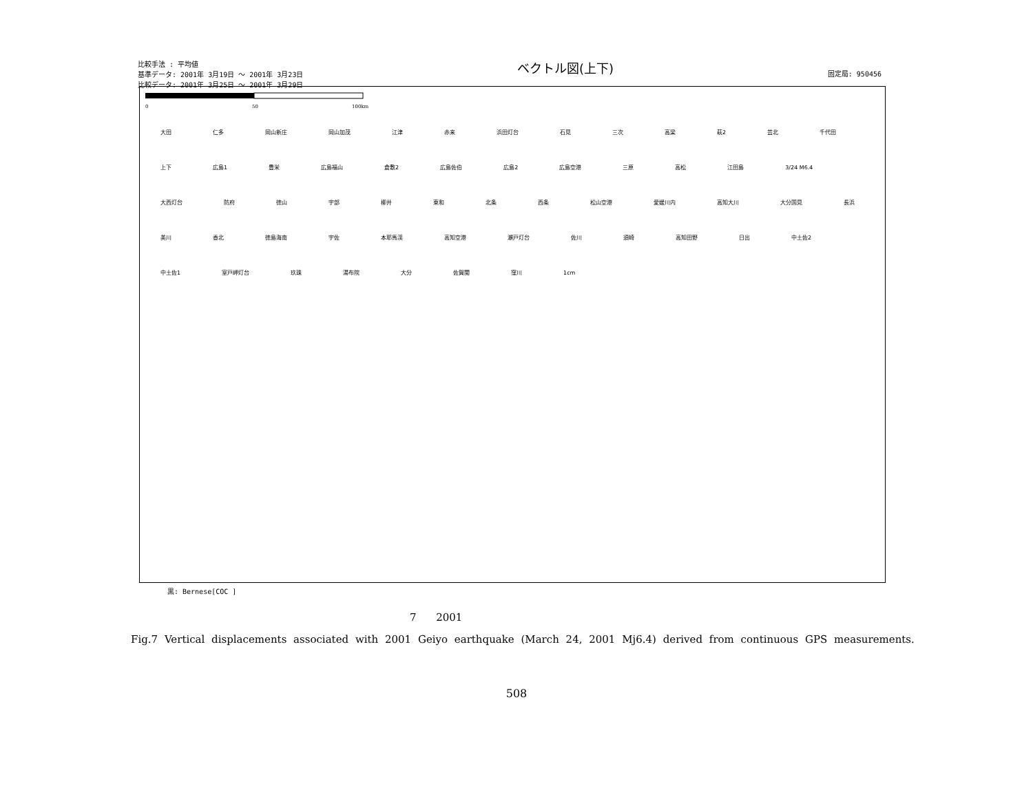比較手法 : 平均値
基準データ: 2001年 3月19日 ～ 2001年 3月23日
比較データ: 2001年 3月25日 ～ 2001年 3月29日
ベクトル図(上下)
固定局: 950456
0
50
100km
大田 仁多 岡山新庄 岡山加茂 江津 赤来 浜田灯台 石見 三次 高梁 萩2 芸北 千代田 上下 広島1 豊栄 広島福山 倉敷2 広島佐伯 広島2 広島空港 三原 高松 江田島 3/24 M6.4 大西灯台 防府 徳山 宇部 柳井 東和 北条 西条 松山空港 愛媛川内 高知大川 大分国見 長浜 美川 香北 徳島海南 宇佐 本耶馬渓 高知空港 瀬戸灯台 佐川 須崎 高知田野 日出 中土佐2 中土佐1 室戸岬灯台 玖珠 湯布院 大分 佐賀関 窪川 1cm
黒: Bernese[COC ]
7 2001
Fig.7 Vertical displacements associated with 2001 Geiyo earthquake (March 24, 2001 Mj6.4) derived from continuous GPS measurements.
508